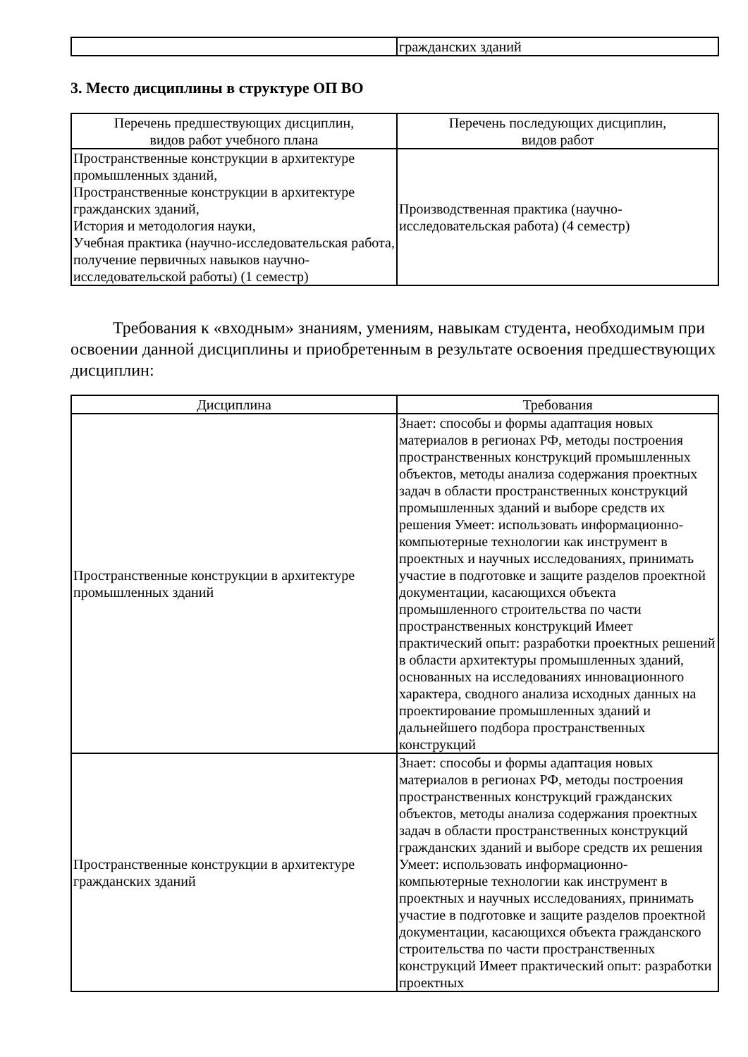| | гражданских зданий |
3. Место дисциплины в структуре ОП ВО
| Перечень предшествующих дисциплин, видов работ учебного плана | Перечень последующих дисциплин, видов работ |
| --- | --- |
| Пространственные конструкции в архитектуре промышленных зданий, Пространственные конструкции в архитектуре гражданских зданий, История и методология науки, Учебная практика (научно-исследовательская работа, получение первичных навыков научно-исследовательской работы) (1 семестр) | Производственная практика (научно-исследовательская работа) (4 семестр) |
Требования к «входным» знаниям, умениям, навыкам студента, необходимым при освоении данной дисциплины и приобретенным в результате освоения предшествующих дисциплин:
| Дисциплина | Требования |
| --- | --- |
| Пространственные конструкции в архитектуре промышленных зданий | Знает: способы и формы адаптация новых материалов в регионах РФ, методы построения пространственных конструкций промышленных объектов, методы анализа содержания проектных задач в области пространственных конструкций промышленных зданий и выборе средств их решения Умеет: использовать информационно-компьютерные технологии как инструмент в проектных и научных исследованиях, принимать участие в подготовке и защите разделов проектной документации, касающихся объекта промышленного строительства по части пространственных конструкций Имеет практический опыт: разработки проектных решений в области архитектуры промышленных зданий, основанных на исследованиях инновационного характера, сводного анализа исходных данных на проектирование промышленных зданий и дальнейшего подбора пространственных конструкций |
| Пространственные конструкции в архитектуре гражданских зданий | Знает: способы и формы адаптация новых материалов в регионах РФ, методы построения пространственных конструкций гражданских объектов, методы анализа содержания проектных задач в области пространственных конструкций гражданских зданий и выборе средств их решения Умеет: использовать информационно-компьютерные технологии как инструмент в проектных и научных исследованиях, принимать участие в подготовке и защите разделов проектной документации, касающихся объекта гражданского строительства по части пространственных конструкций Имеет практический опыт: разработки проектных |